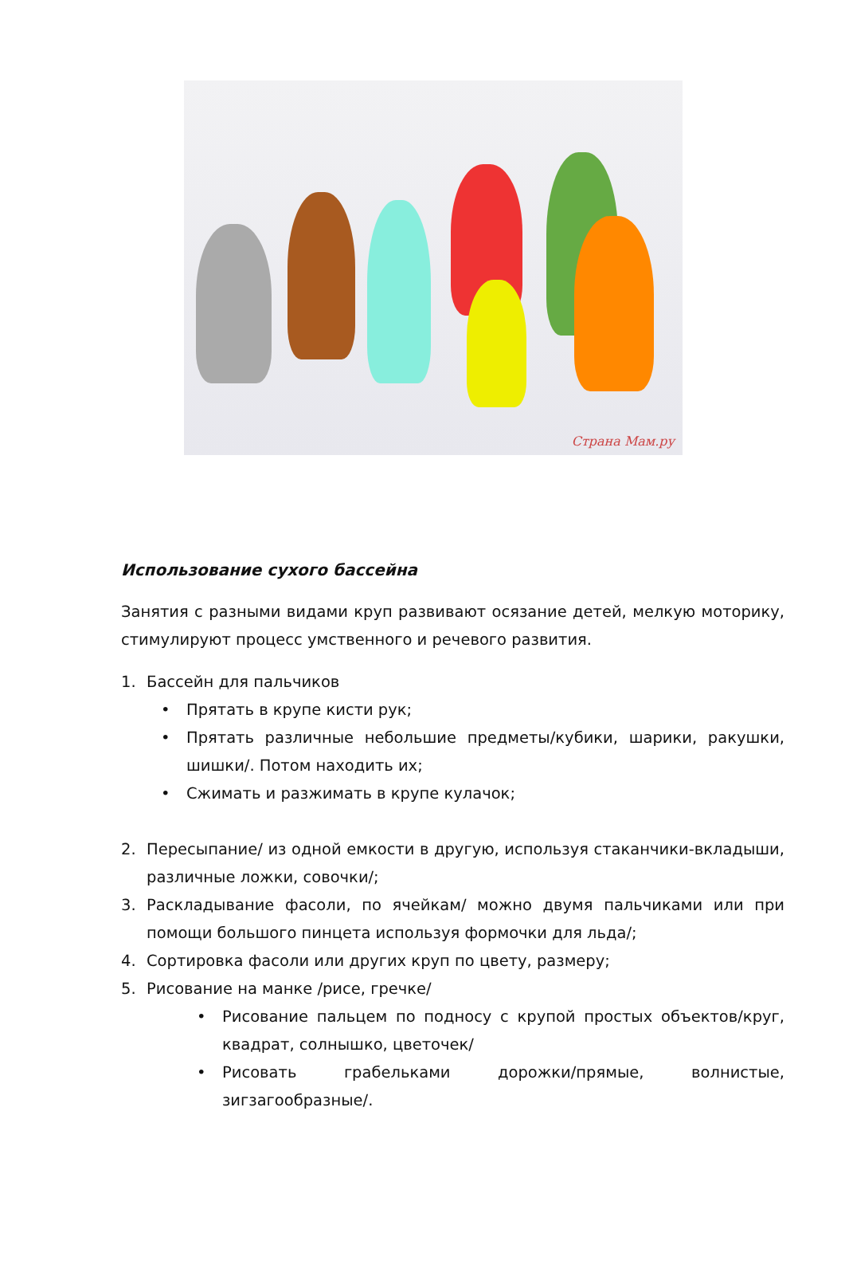Страна Мам.ру
Использование сухого бассейна
Занятия с разными видами круп развивают осязание детей, мелкую моторику, стимулируют процесс умственного и речевого развития.
1. Бассейн для пальчиков
• Прятать в крупе кисти рук;
• Прятать различные небольшие предметы/кубики, шарики, ракушки, шишки/. Потом находить их;
• Сжимать и разжимать в крупе кулачок;
2. Пересыпание/ из одной емкости в другую, используя стаканчики-вкладыши, различные ложки, совочки/;
3. Раскладывание фасоли, по ячейкам/ можно двумя пальчиками или при помощи большого пинцета используя формочки для льда/;
4. Сортировка фасоли или других круп по цвету, размеру;
5. Рисование на манке /рисе, гречке/
• Рисование пальцем по подносу с крупой простых объектов/круг, квадрат, солнышко, цветочек/
• Рисовать грабельками дорожки/прямые, волнистые, зигзагообразные/.